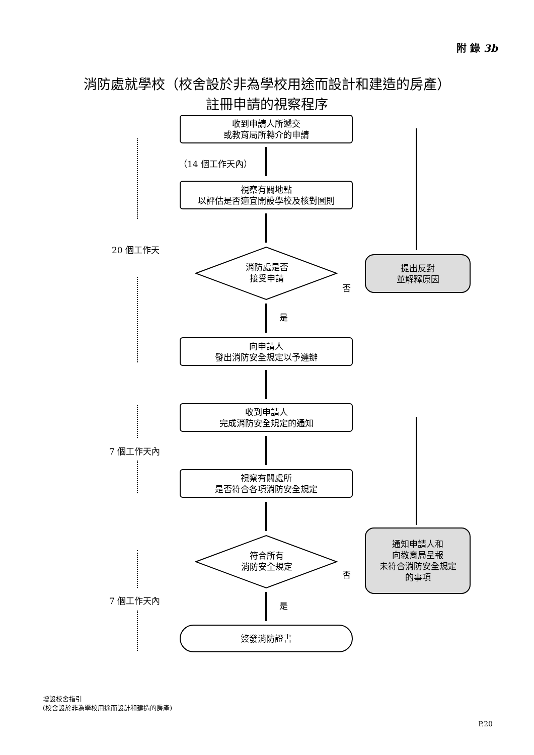附 錄 3b
消防處就學校（校舍設於非為學校用途而設計和建造的房產）
註冊申請的視察程序
收到申請人所遞交
或教育局所轉介的申請
（14 個工作天內）
視察有關地點
以評估是否適宜開設學校及核對圖則
消防處是否
接受申請
否
提出反對
並解釋原因
是
向申請人
發出消防安全規定以予遵辦
收到申請人
完成消防安全規定的通知
視察有關處所
是否符合各項消防安全規定
符合所有
消防安全規定
否
通知申請人和
向教育局呈報
未符合消防安全規定
的事項
是
簽發消防證書
20 個工作天
7 個工作天內
7 個工作天內
增設校舍指引
(校舍設於非為學校用途而設計和建造的房產)
P.20